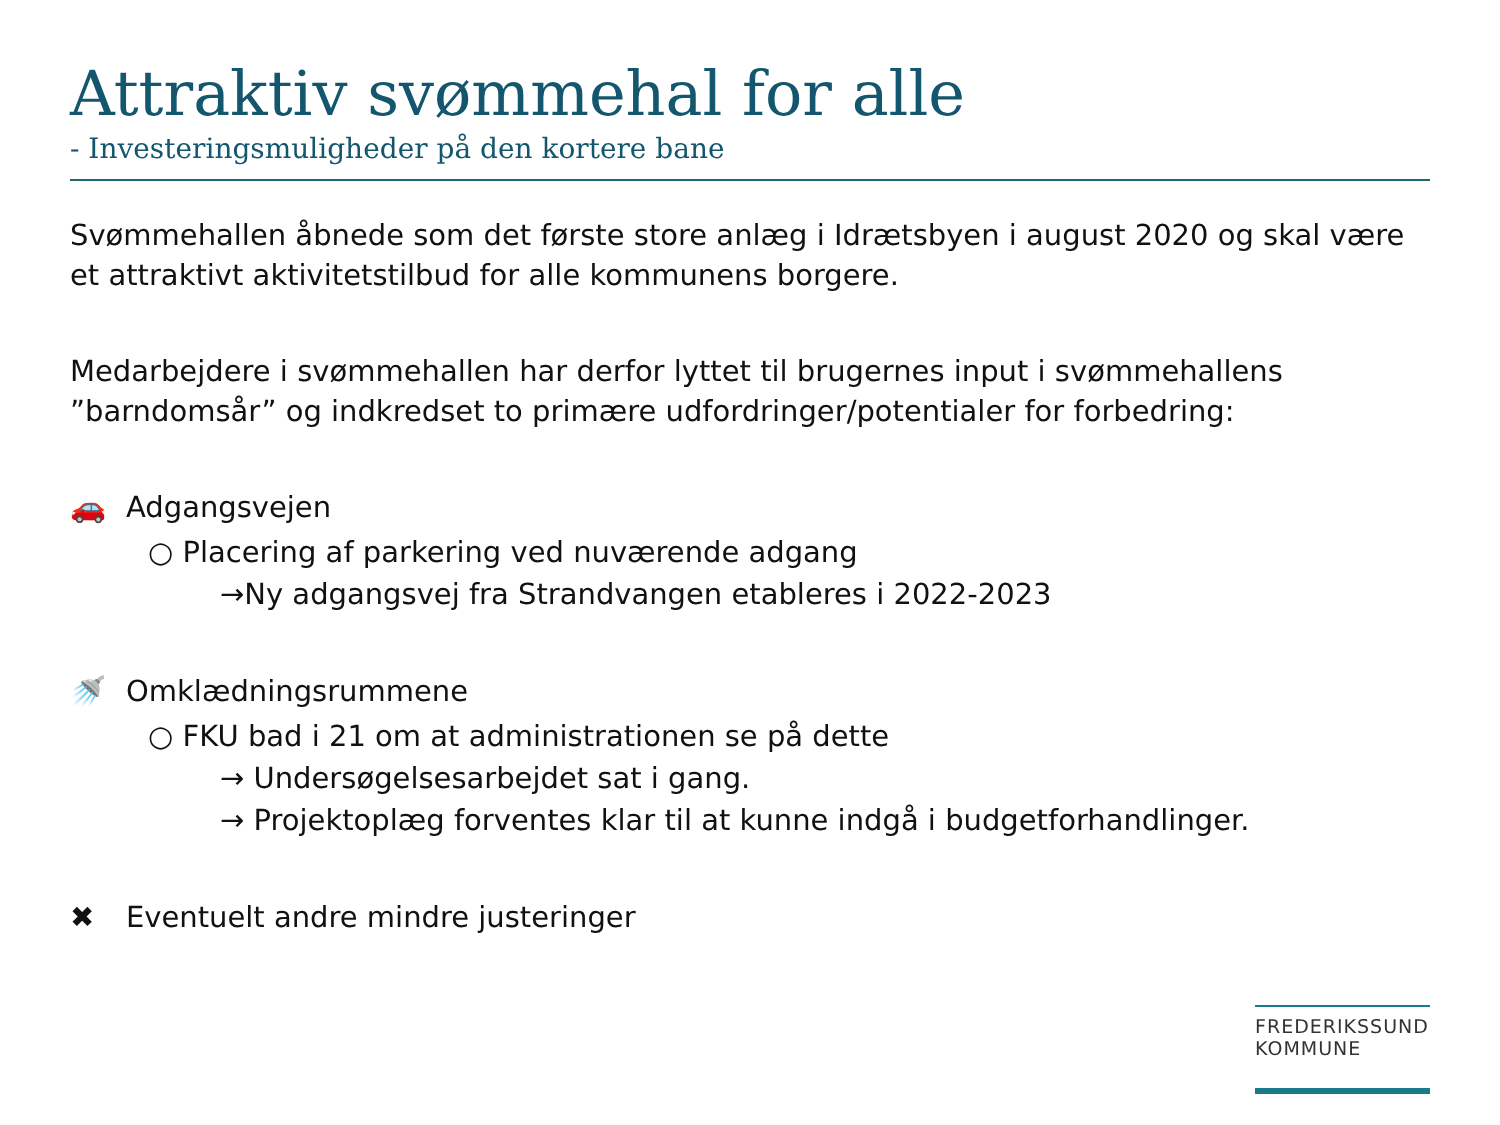Attraktiv svømmehal for alle
- Investeringsmuligheder på den kortere bane
Svømmehallen åbnede som det første store anlæg i Idrætsbyen i august 2020 og skal være et attraktivt aktivitetstilbud for alle kommunens borgere.
Medarbejdere i svømmehallen har derfor lyttet til brugernes input i svømmehallens ”barndomsår” og indkredset to primære udfordringer/potentialer for forbedring:
🚗 Adgangsvejen
○ Placering af parkering ved nuværende adgang
→Ny adgangsvej fra Strandvangen etableres i 2022-2023
🚿 Omklædningsrummene
○ FKU bad i 21 om at administrationen se på dette
→ Undersøgelsesarbejdet sat i gang.
→ Projektoplæg forventes klar til at kunne indgå i budgetforhandlinger.
✖ Eventuelt andre mindre justeringer
FREDERIKSSUND
KOMMUNE